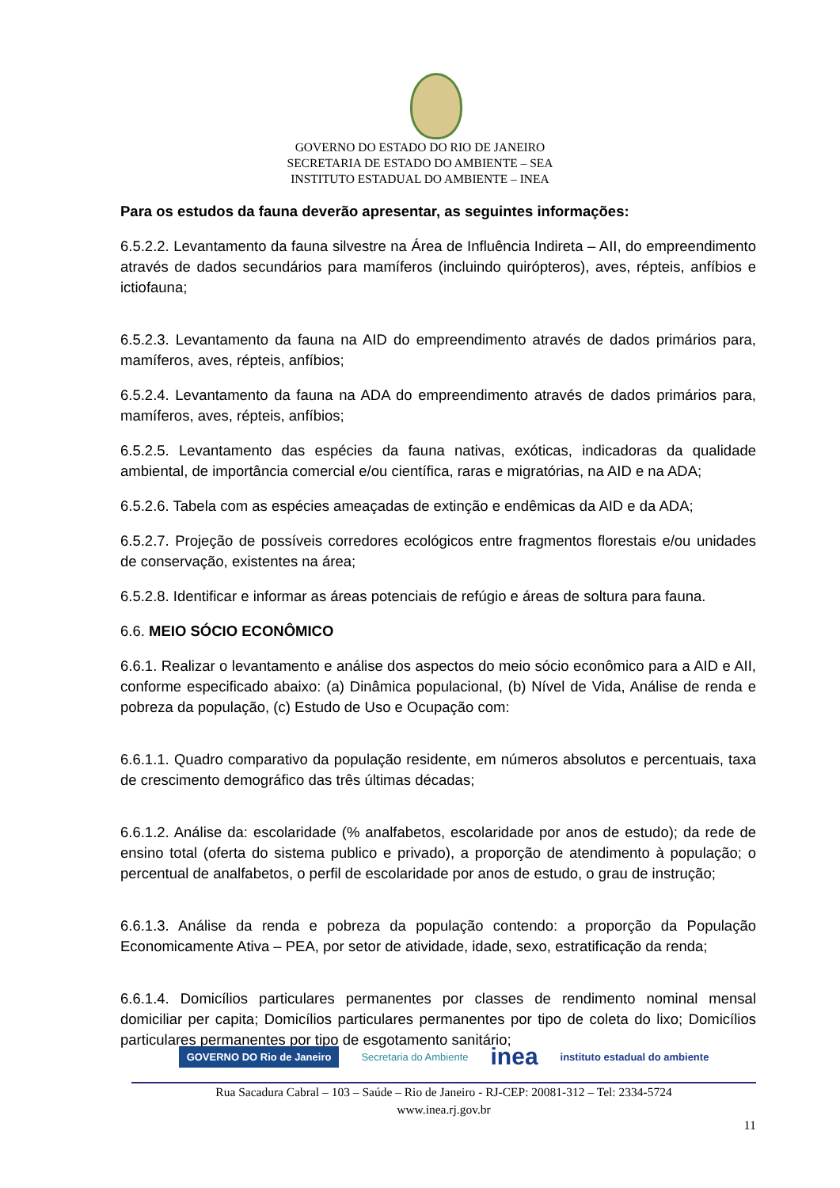GOVERNO DO ESTADO DO RIO DE JANEIRO
SECRETARIA DE ESTADO DO AMBIENTE – SEA
INSTITUTO ESTADUAL DO AMBIENTE – INEA
Para os estudos da fauna deverão apresentar, as seguintes informações:
6.5.2.2. Levantamento da fauna silvestre na Área de Influência Indireta – AII, do empreendimento através de dados secundários para mamíferos (incluindo quirópteros), aves, répteis, anfíbios e ictiofauna;
6.5.2.3. Levantamento da fauna na AID do empreendimento através de dados primários para, mamíferos, aves, répteis, anfíbios;
6.5.2.4. Levantamento da fauna na ADA do empreendimento através de dados primários para, mamíferos, aves, répteis, anfíbios;
6.5.2.5. Levantamento das espécies da fauna nativas, exóticas, indicadoras da qualidade ambiental, de importância comercial e/ou científica, raras e migratórias, na AID e na ADA;
6.5.2.6. Tabela com as espécies ameaçadas de extinção e endêmicas da AID e da ADA;
6.5.2.7. Projeção de possíveis corredores ecológicos entre fragmentos florestais e/ou unidades de conservação, existentes na área;
6.5.2.8. Identificar e informar as áreas potenciais de refúgio e áreas de soltura para fauna.
6.6. MEIO SÓCIO ECONÔMICO
6.6.1. Realizar o levantamento e análise dos aspectos do meio sócio econômico para a AID e AII, conforme especificado abaixo: (a) Dinâmica populacional, (b) Nível de Vida, Análise de renda e pobreza da população, (c) Estudo de Uso e Ocupação com:
6.6.1.1. Quadro comparativo da população residente, em números absolutos e percentuais, taxa de crescimento demográfico das três últimas décadas;
6.6.1.2. Análise da: escolaridade (% analfabetos, escolaridade por anos de estudo); da rede de ensino total (oferta do sistema publico e privado), a proporção de atendimento à população; o percentual de analfabetos, o perfil de escolaridade por anos de estudo, o grau de instrução;
6.6.1.3. Análise da renda e pobreza da população contendo: a proporção da População Economicamente Ativa – PEA, por setor de atividade, idade, sexo, estratificação da renda;
6.6.1.4. Domicílios particulares permanentes por classes de rendimento nominal mensal domiciliar per capita; Domicílios particulares permanentes por tipo de coleta do lixo; Domicílios particulares permanentes por tipo de esgotamento sanitário;
GOVERNO DO Rio de Janeiro Secretaria do Ambiente inea instituto estadual do ambiente
Rua Sacadura Cabral – 103 – Saúde – Rio de Janeiro - RJ-CEP: 20081-312 – Tel: 2334-5724
www.inea.rj.gov.br
11